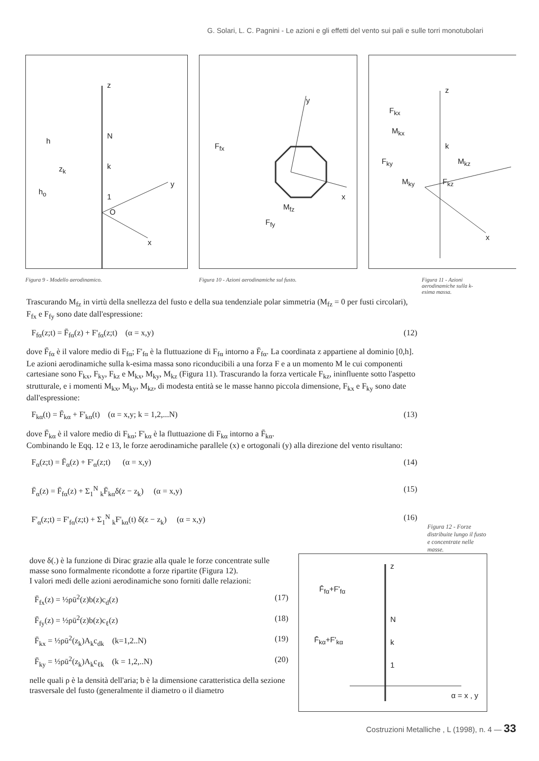G. Solari, L. C. Pagnini - Le azioni e gli effetti del vento sui pali e sulle torri monotubolari
z
N
k
1
O
h
z<sub>k</sub>
h<sub>o</sub>
y
x
Figura 9 - Modello aerodinamico.
y
x
F<sub>fx</sub>
M<sub>fz</sub>
F<sub>fy</sub>
Figura 10 - Azioni aerodinamiche sul fusto.
z
F<sub>kx</sub>
M<sub>kx</sub>
k
F<sub>ky</sub> M<sub>kz</sub>
M<sub>ky</sub> F<sub>kz</sub>
x
Figura 11 - Azioni aerodinamiche sulla k-esima massa.
Trascurando M<sub>fz</sub> in virtù della snellezza del fusto e della sua tendenziale polar simmetria (M<sub>fz</sub> = 0 per fusti circolari), F<sub>fx</sub> e F<sub>fy</sub> sono date dall'espressione:
F<sub>fα</sub>(z;t) = F̄<sub>fα</sub>(z) + F'<sub>fα</sub>(z;t) (α = x,y) (12)
dove F̄<sub>fα</sub> è il valore medio di F<sub>fα</sub>; F'<sub>fα</sub> è la fluttuazione di F<sub>fα</sub> intorno a F̄<sub>fα</sub>. La coordinata z appartiene al dominio [0,h].
Le azioni aerodinamiche sulla k-esima massa sono riconducibili a una forza F e a un momento M le cui componenti cartesiane sono F<sub>kx</sub>, F<sub>ky</sub>, F<sub>kz</sub> e M<sub>kx</sub>, M<sub>ky</sub>, M<sub>kz</sub> (Figura 11). Trascurando la forza verticale F<sub>kz</sub>, ininfluente sotto l'aspetto strutturale, e i momenti M<sub>kx</sub>, M<sub>ky</sub>, M<sub>kz</sub>, di modesta entità se le masse hanno piccola dimensione, F<sub>kx</sub> e F<sub>ky</sub> sono date dall'espressione:
F<sub>kα</sub>(t) = F̄<sub>kα</sub> + F'<sub>kα</sub>(t) (α = x,y; k = 1,2,...N) (13)
dove F̄<sub>kα</sub> è il valore medio di F<sub>kα</sub>; F'<sub>kα</sub> è la fluttuazione di F<sub>kα</sub> intorno a F̄<sub>kα</sub>.
Combinando le Eqq. 12 e 13, le forze aerodinamiche parallele (x) e ortogonali (y) alla direzione del vento risultano:
F<sub>α</sub>(z;t) = F̄<sub>α</sub>(z) + F'<sub>α</sub>(z;t) (α = x,y) (14)
F̄<sub>α</sub>(z) = F̄<sub>fα</sub>(z) + Σ<sub>1</sub><sup>N</sup> <sub>k</sub>F̄<sub>kα</sub>δ(z − z<sub>k</sub>) (α = x,y) (15)
F'<sub>α</sub>(z;t) = F'<sub>fα</sub>(z;t) + Σ<sub>1</sub><sup>N</sup> <sub>k</sub>F'<sub>kα</sub>(t) δ(z − z<sub>k</sub>) (α = x,y) (16)
Figura 12 - Forze distribuite lungo il fusto e concentrate nelle masse.
dove δ(.) è la funzione di Dirac grazie alla quale le forze concentrate sulle masse sono formalmente ricondotte a forze ripartite (Figura 12).
I valori medi delle azioni aerodinamiche sono forniti dalle relazioni:
F̄<sub>fx</sub>(z) = ½ρū<sup>2</sup>(z)b(z)c<sub>d</sub>(z) (17)
F̄<sub>fy</sub>(z) = ½ρū<sup>2</sup>(z)b(z)c<sub>ℓ</sub>(z) (18)
F̄<sub>kx</sub> = ½ρū<sup>2</sup>(z<sub>k</sub>)A<sub>k</sub>c<sub>dk</sub> (k=1,2..N) (19)
F̄<sub>ky</sub> = ½ρū<sup>2</sup>(z<sub>k</sub>)A<sub>k</sub>c<sub>ℓk</sub> (k = 1,2,..N) (20)
nelle quali ρ è la densità dell'aria; b è la dimensione caratteristica della sezione trasversale del fusto (generalmente il diametro o il diametro
z
F̄<sub>fα</sub>+F'<sub>fα</sub>
N
F̄<sub>kα</sub>+F'<sub>kα</sub> k
1
α = x , y
Costruzioni Metalliche , L (1998), n. 4 — 33